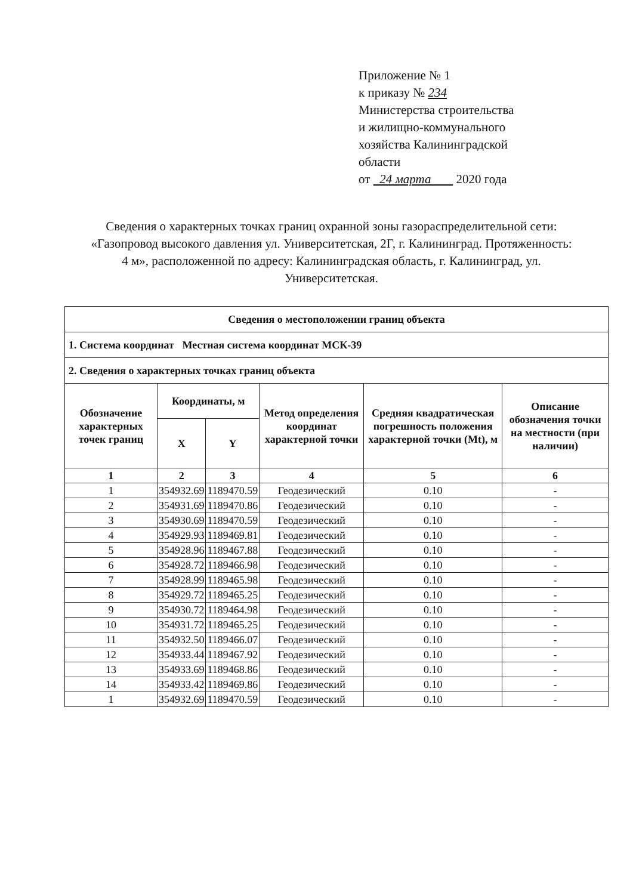Приложение № 1
к приказу № 234
Министерства строительства
и жилищно-коммунального
хозяйства Калининградской
области
от 24 марта 2020 года
Сведения о характерных точках границ охранной зоны газораспределительной сети: «Газопровод высокого давления ул. Университетская, 2Г, г. Калининград. Протяженность: 4 м», расположенной по адресу: Калининградская область, г. Калининград, ул. Университетская.
| Сведения о местоположении границ объекта | | | | | |
| --- | --- | --- | --- | --- | --- |
| 1. Система координат Местная система координат МСК-39 | | | | | |
| 2. Сведения о характерных точках границ объекта | | | | | |
| Обозначение характерных точек границ | Координаты, м | | Метод определения координат характерной точки | Средняя квадратическая погрешность положения характерной точки (Mt), м | Описание обозначения точки на местности (при наличии) |
| | X | Y | | | |
| 1 | 2 | 3 | 4 | 5 | 6 |
| 1 | 354932.69 | 1189470.59 | Геодезический | 0.10 | - |
| 2 | 354931.69 | 1189470.86 | Геодезический | 0.10 | - |
| 3 | 354930.69 | 1189470.59 | Геодезический | 0.10 | - |
| 4 | 354929.93 | 1189469.81 | Геодезический | 0.10 | - |
| 5 | 354928.96 | 1189467.88 | Геодезический | 0.10 | - |
| 6 | 354928.72 | 1189466.98 | Геодезический | 0.10 | - |
| 7 | 354928.99 | 1189465.98 | Геодезический | 0.10 | - |
| 8 | 354929.72 | 1189465.25 | Геодезический | 0.10 | - |
| 9 | 354930.72 | 1189464.98 | Геодезический | 0.10 | - |
| 10 | 354931.72 | 1189465.25 | Геодезический | 0.10 | - |
| 11 | 354932.50 | 1189466.07 | Геодезический | 0.10 | - |
| 12 | 354933.44 | 1189467.92 | Геодезический | 0.10 | - |
| 13 | 354933.69 | 1189468.86 | Геодезический | 0.10 | - |
| 14 | 354933.42 | 1189469.86 | Геодезический | 0.10 | - |
| 1 | 354932.69 | 1189470.59 | Геодезический | 0.10 | - |